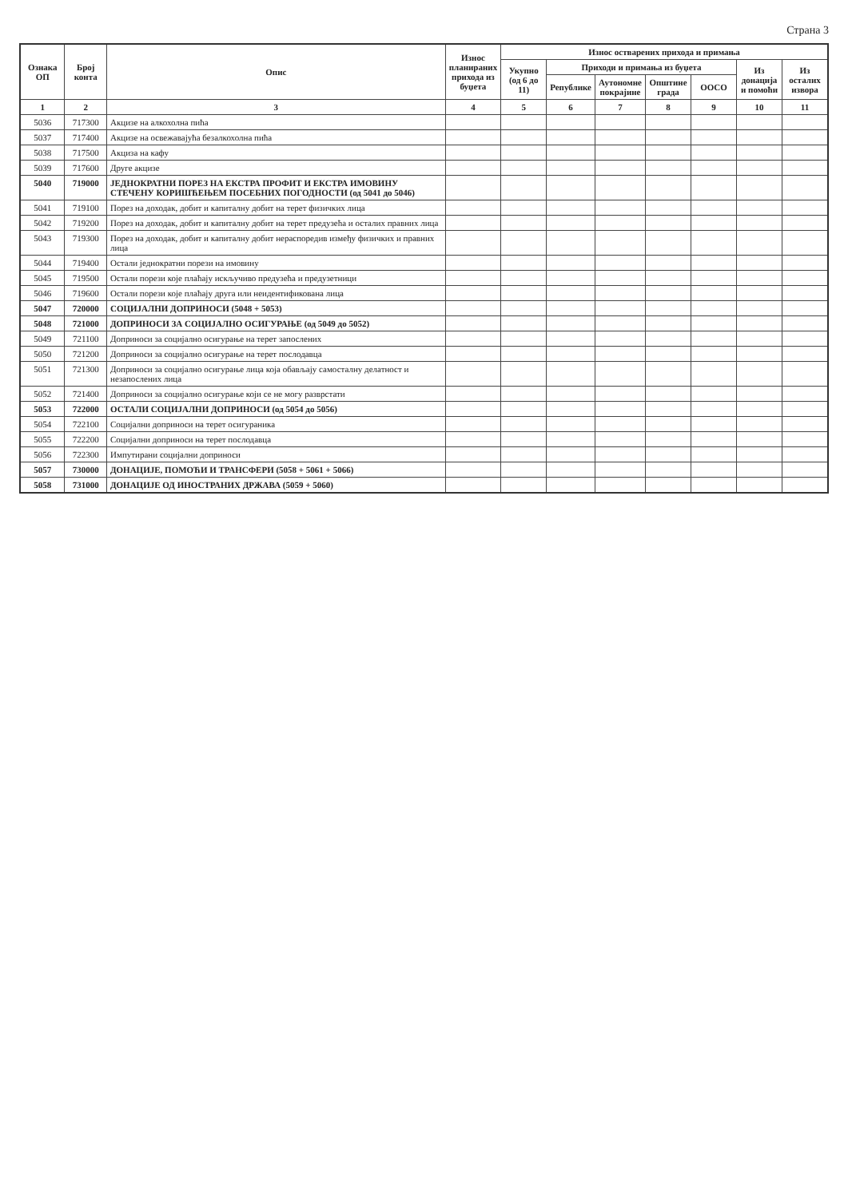Страна 3
| Ознака ОП | Број конта | Опис | Износ планираних прихода из буџета | Износ остварених прихода и примања | | | | | | |
| --- | --- | --- | --- | --- | --- | --- | --- | --- | --- | --- |
| | | | | Укупно (од 6 до 11) | Приходи и примања из буџета | | | | Из донација и помоћи | Из осталих извора |
| | | | | | Републике | Аутономне покрајине | Општине града | ООСО | | |
| 1 | 2 | 3 | 4 | 5 | 6 | 7 | 8 | 9 | 10 | 11 |
| 5036 | 717300 | Акцизе на алкохолна пића | | | | | | | | |
| 5037 | 717400 | Акцизе на освежавајућа безалкохолна пића | | | | | | | | |
| 5038 | 717500 | Акциза на кафу | | | | | | | | |
| 5039 | 717600 | Друге акцизе | | | | | | | | |
| 5040 | 719000 | ЈЕДНОКРАТНИ ПОРЕЗ НА ЕКСТРА ПРОФИТ И ЕКСТРА ИМОВИНУ СТЕЧЕНУ КОРИШЋЕЊЕМ ПОСЕБНИХ ПОГОДНОСТИ (од 5041 до 5046) | | | | | | | | |
| 5041 | 719100 | Порез на доходак, добит и капиталну добит на терет физичких лица | | | | | | | | |
| 5042 | 719200 | Порез на доходак, добит и капиталну добит на терет предузећа и осталих правних лица | | | | | | | | |
| 5043 | 719300 | Порез на доходак, добит и капиталну добит нераспоредив између физичких и правних лица | | | | | | | | |
| 5044 | 719400 | Остали једнократни порези на имовину | | | | | | | | |
| 5045 | 719500 | Остали порези које плаћају искључиво предузећа и предузетници | | | | | | | | |
| 5046 | 719600 | Остали порези које плаћају друга или неидентификована лица | | | | | | | | |
| 5047 | 720000 | СОЦИЈАЛНИ ДОПРИНОСИ (5048 + 5053) | | | | | | | | |
| 5048 | 721000 | ДОПРИНОСИ ЗА СОЦИЈАЛНО ОСИГУРАЊЕ (од 5049 до 5052) | | | | | | | | |
| 5049 | 721100 | Доприноси за социјално осигурање на терет запослених | | | | | | | | |
| 5050 | 721200 | Доприноси за социјално осигурање на терет послодавца | | | | | | | | |
| 5051 | 721300 | Доприноси за социјално осигурање лица која обављају самосталну делатност и незапослених лица | | | | | | | | |
| 5052 | 721400 | Доприноси за социјално осигурање који се не могу разврстати | | | | | | | | |
| 5053 | 722000 | ОСТАЛИ СОЦИЈАЛНИ ДОПРИНОСИ (од 5054 до 5056) | | | | | | | | |
| 5054 | 722100 | Социјални доприноси на терет осигураника | | | | | | | | |
| 5055 | 722200 | Социјални доприноси на терет послодавца | | | | | | | | |
| 5056 | 722300 | Импутирани социјални доприноси | | | | | | | | |
| 5057 | 730000 | ДОНАЦИЈЕ, ПОМОЋИ И ТРАНСФЕРИ (5058 + 5061 + 5066) | | | | | | | | |
| 5058 | 731000 | ДОНАЦИЈЕ ОД ИНОСТРАНИХ ДРЖАВА (5059 + 5060) | | | | | | | | |